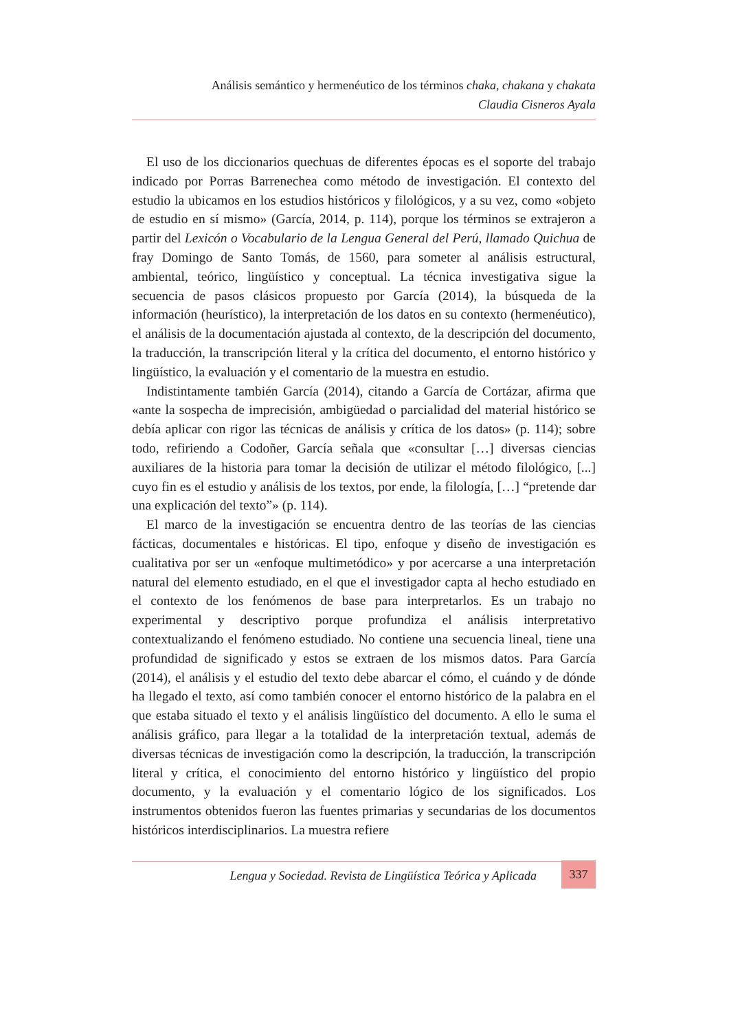Análisis semántico y hermenéutico de los términos chaka, chakana y chakata
Claudia Cisneros Ayala
El uso de los diccionarios quechuas de diferentes épocas es el soporte del trabajo indicado por Porras Barrenechea como método de investigación. El contexto del estudio la ubicamos en los estudios históricos y filológicos, y a su vez, como «objeto de estudio en sí mismo» (García, 2014, p. 114), porque los términos se extrajeron a partir del Lexicón o Vocabulario de la Lengua General del Perú, llamado Quichua de fray Domingo de Santo Tomás, de 1560, para someter al análisis estructural, ambiental, teórico, lingüístico y conceptual. La técnica investigativa sigue la secuencia de pasos clásicos propuesto por García (2014), la búsqueda de la información (heurístico), la interpretación de los datos en su contexto (hermenéutico), el análisis de la documentación ajustada al contexto, de la descripción del documento, la traducción, la transcripción literal y la crítica del documento, el entorno histórico y lingüístico, la evaluación y el comentario de la muestra en estudio.
Indistintamente también García (2014), citando a García de Cortázar, afirma que «ante la sospecha de imprecisión, ambigüedad o parcialidad del material histórico se debía aplicar con rigor las técnicas de análisis y crítica de los datos» (p. 114); sobre todo, refiriendo a Codoñer, García señala que «consultar […] diversas ciencias auxiliares de la historia para tomar la decisión de utilizar el método filológico, [...] cuyo fin es el estudio y análisis de los textos, por ende, la filología, […] “pretende dar una explicación del texto”» (p. 114).
El marco de la investigación se encuentra dentro de las teorías de las ciencias fácticas, documentales e históricas. El tipo, enfoque y diseño de investigación es cualitativa por ser un «enfoque multimetódico» y por acercarse a una interpretación natural del elemento estudiado, en el que el investigador capta al hecho estudiado en el contexto de los fenómenos de base para interpretarlos. Es un trabajo no experimental y descriptivo porque profundiza el análisis interpretativo contextualizando el fenómeno estudiado. No contiene una secuencia lineal, tiene una profundidad de significado y estos se extraen de los mismos datos. Para García (2014), el análisis y el estudio del texto debe abarcar el cómo, el cuándo y de dónde ha llegado el texto, así como también conocer el entorno histórico de la palabra en el que estaba situado el texto y el análisis lingüístico del documento. A ello le suma el análisis gráfico, para llegar a la totalidad de la interpretación textual, además de diversas técnicas de investigación como la descripción, la traducción, la transcripción literal y crítica, el conocimiento del entorno histórico y lingüístico del propio documento, y la evaluación y el comentario lógico de los significados. Los instrumentos obtenidos fueron las fuentes primarias y secundarias de los documentos históricos interdisciplinarios. La muestra refiere
Lengua y Sociedad. Revista de Lingüística Teórica y Aplicada 337